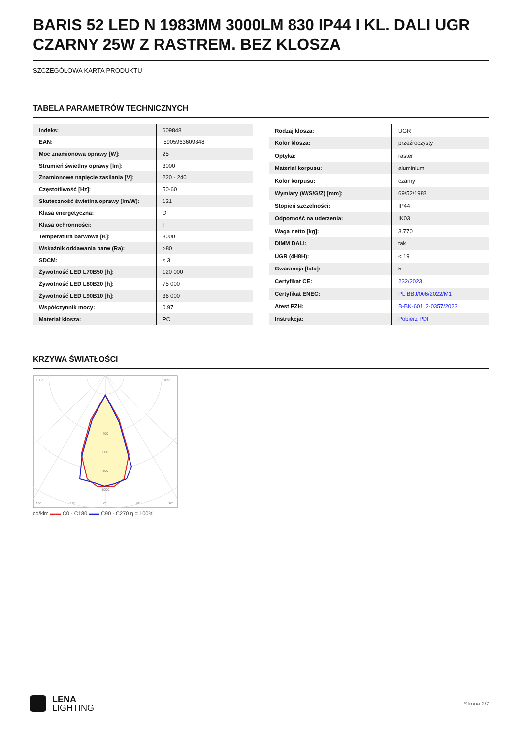BARIS 52 LED N 1983MM 3000LM 830 IP44 I KL. DALI UGR CZARNY 25W Z RASTREM. BEZ KLOSZA
SZCZEGÓŁOWA KARTA PRODUKTU
TABELA PARAMETRÓW TECHNICZNYCH
| Indeks: | 609848 |
| EAN: | '5905963609848 |
| Moc znamionowa oprawy [W]: | 25 |
| Strumień świetlny oprawy [lm]: | 3000 |
| Znamionowe napięcie zasilania [V]: | 220 - 240 |
| Częstotliwość [Hz]: | 50-60 |
| Skuteczność świetlna oprawy [lm/W]: | 121 |
| Klasa energetyczna: | D |
| Klasa ochronności: | I |
| Temperatura barwowa [K]: | 3000 |
| Wskaźnik oddawania barw (Ra): | >80 |
| SDCM: | ≤ 3 |
| Żywotność LED L70B50 [h]: | 120 000 |
| Żywotność LED L80B20 [h]: | 75 000 |
| Żywotność LED L90B10 [h]: | 36 000 |
| Współczynnik mocy: | 0.97 |
| Materiał klosza: | PC |
| Rodzaj klosza: | UGR |
| Kolor klosza: | przeźroczysty |
| Optyka: | raster |
| Materiał korpusu: | aluminium |
| Kolor korpusu: | czarny |
| Wymiary (W/S/G/Z) [mm]: | 69/52/1983 |
| Stopień szczelności: | IP44 |
| Odporność na uderzenia: | IK03 |
| Waga netto [kg]: | 3.770 |
| DIMM DALI: | tak |
| UGR (4H8H): | < 19 |
| Gwarancja [lata]: | 5 |
| Certyfikat CE: | 232/2023 |
| Certyfikat ENEC: | PL BBJ/006/2022/M1 |
| Atest PZH: | B-BK-60112-0357/2023 |
| Instrukcja: | Pobierz PDF |
KRZYWA ŚWIATŁOŚCI
400
600
800
1000
105°
105°
30°
15°
0°
15°
30°
cd/klm ▬▬ C0 - C180 ▬▬ C90 - C270 η = 100%
LENA
LIGHTING
Strona 2/7